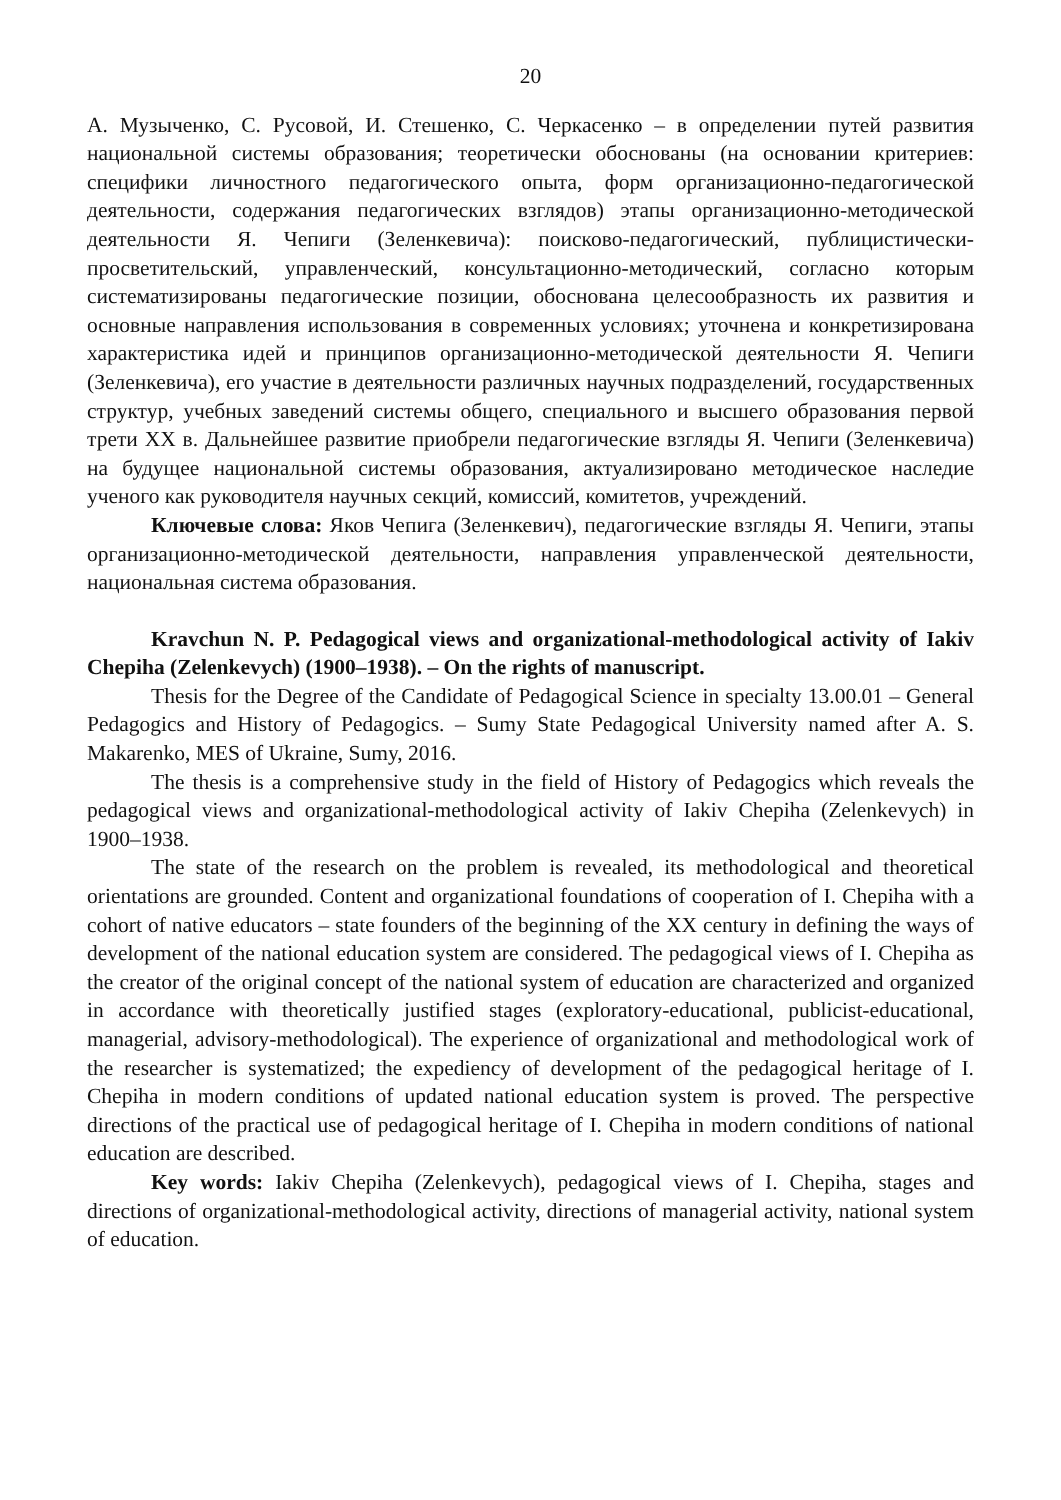20
А. Музыченко, С. Русовой, И. Стешенко, С. Черкасенко – в определении путей развития национальной системы образования; теоретически обоснованы (на основании критериев: специфики личностного педагогического опыта, форм организационно-педагогической деятельности, содержания педагогических взглядов) этапы организационно-методической деятельности Я. Чепиги (Зеленкевича): поисково-педагогический, публицистически-просветительский, управленческий, консультационно-методический, согласно которым систематизированы педагогические позиции, обоснована целесообразность их развития и основные направления использования в современных условиях; уточнена и конкретизирована характеристика идей и принципов организационно-методической деятельности Я. Чепиги (Зеленкевича), его участие в деятельности различных научных подразделений, государственных структур, учебных заведений системы общего, специального и высшего образования первой трети XX в. Дальнейшее развитие приобрели педагогические взгляды Я. Чепиги (Зеленкевича) на будущее национальной системы образования, актуализировано методическое наследие ученого как руководителя научных секций, комиссий, комитетов, учреждений.
Ключевые слова: Яков Чепига (Зеленкевич), педагогические взгляды Я. Чепиги, этапы организационно-методической деятельности, направления управленческой деятельности, национальная система образования.
Kravchun N. P. Pedagogical views and organizational-methodological activity of Iakiv Chepiha (Zelenkevych) (1900–1938). – On the rights of manuscript.
Thesis for the Degree of the Candidate of Pedagogical Science in specialty 13.00.01 – General Pedagogics and History of Pedagogics. – Sumy State Pedagogical University named after A. S. Makarenko, MES of Ukraine, Sumy, 2016.
The thesis is a comprehensive study in the field of History of Pedagogics which reveals the pedagogical views and organizational-methodological activity of Iakiv Chepiha (Zelenkevych) in 1900–1938.
The state of the research on the problem is revealed, its methodological and theoretical orientations are grounded. Content and organizational foundations of cooperation of I. Chepiha with a cohort of native educators – state founders of the beginning of the XX century in defining the ways of development of the national education system are considered. The pedagogical views of I. Chepiha as the creator of the original concept of the national system of education are characterized and organized in accordance with theoretically justified stages (exploratory-educational, publicist-educational, managerial, advisory-methodological). The experience of organizational and methodological work of the researcher is systematized; the expediency of development of the pedagogical heritage of I. Chepiha in modern conditions of updated national education system is proved. The perspective directions of the practical use of pedagogical heritage of I. Chepiha in modern conditions of national education are described.
Key words: Iakiv Chepiha (Zelenkevych), pedagogical views of I. Chepiha, stages and directions of organizational-methodological activity, directions of managerial activity, national system of education.